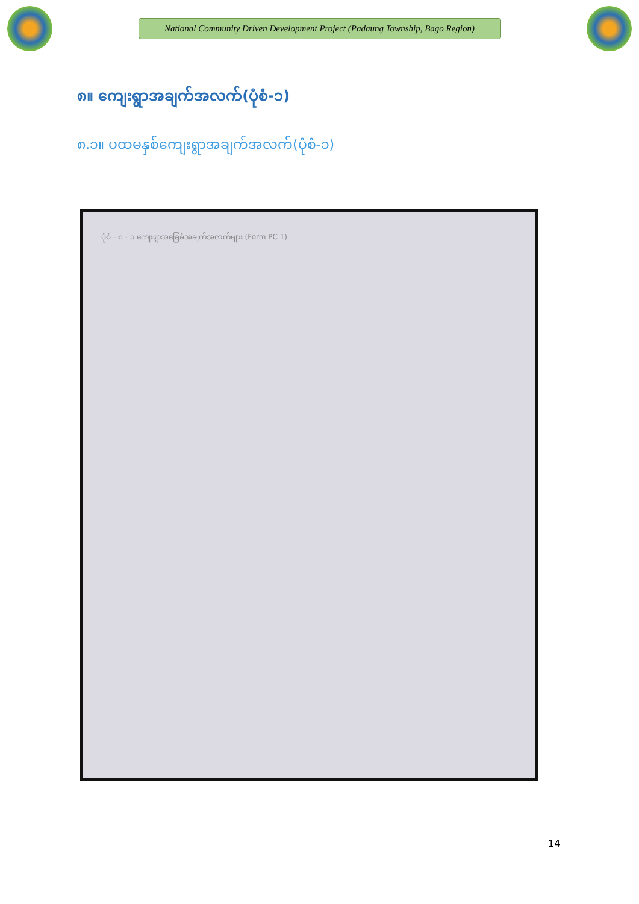National Community Driven Development Project (Padaung Township, Bago Region)
၈။ ကျေးရွာအချက်အလက်(ပုံစံ-၁)
၈.၁။ ပထမနှစ်ကျေးရွာအချက်အလက်(ပုံစံ-၁)
ပုံစံ - ၈ - ၁ ကျေးရွာအခြေခံအချက်အလက်များ (Form PC 1)
14